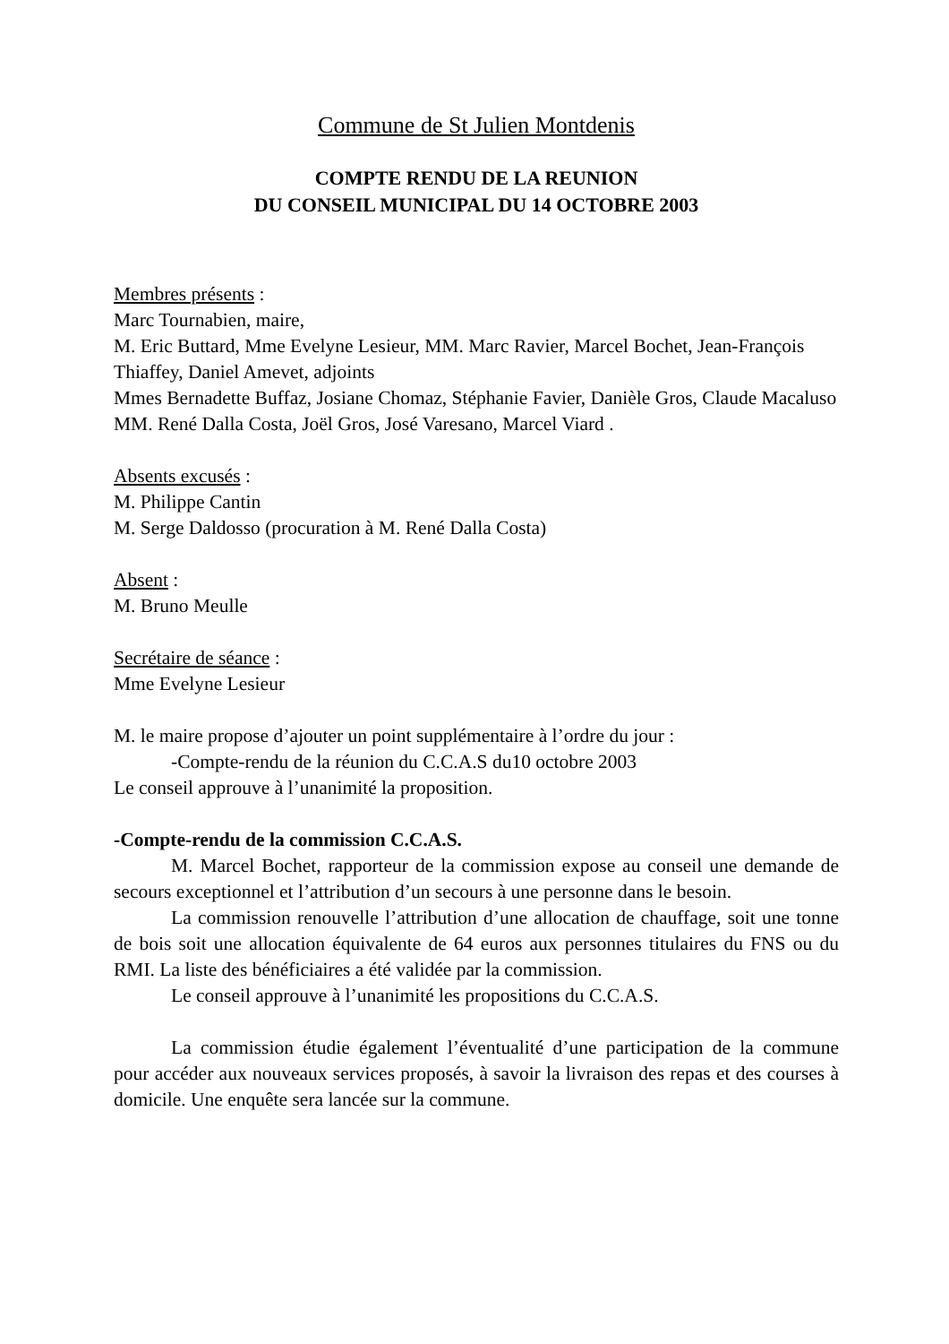Commune de St Julien Montdenis
COMPTE RENDU DE LA REUNION
DU CONSEIL MUNICIPAL DU 14 OCTOBRE 2003
Membres présents :
Marc Tournabien, maire,
M. Eric Buttard, Mme Evelyne Lesieur, MM. Marc Ravier, Marcel Bochet, Jean-François Thiaffey, Daniel Amevet, adjoints
Mmes Bernadette Buffaz, Josiane Chomaz, Stéphanie Favier, Danièle Gros, Claude Macaluso
MM. René Dalla Costa, Joël Gros, José Varesano, Marcel Viard .
Absents excusés :
M. Philippe Cantin
M. Serge Daldosso (procuration à M. René Dalla Costa)
Absent :
M. Bruno Meulle
Secrétaire de séance :
Mme Evelyne Lesieur
M. le maire propose d’ajouter un point supplémentaire à l’ordre du jour :
-Compte-rendu de la réunion du C.C.A.S du10 octobre 2003
Le conseil approuve à l’unanimité la proposition.
-Compte-rendu de la commission C.C.A.S.
M. Marcel Bochet, rapporteur de la commission expose au conseil une demande de secours exceptionnel et l’attribution d’un secours à une personne dans le besoin.
La commission renouvelle l’attribution d’une allocation de chauffage, soit une tonne de bois soit une allocation équivalente de 64 euros aux personnes titulaires du FNS ou du RMI. La liste des bénéficiaires a été validée par la commission.
Le conseil approuve à l’unanimité les propositions du C.C.A.S.
La commission étudie également l’éventualité d’une participation de la commune pour accéder aux nouveaux services proposés, à savoir la livraison des repas et des courses à domicile. Une enquête sera lancée sur la commune.